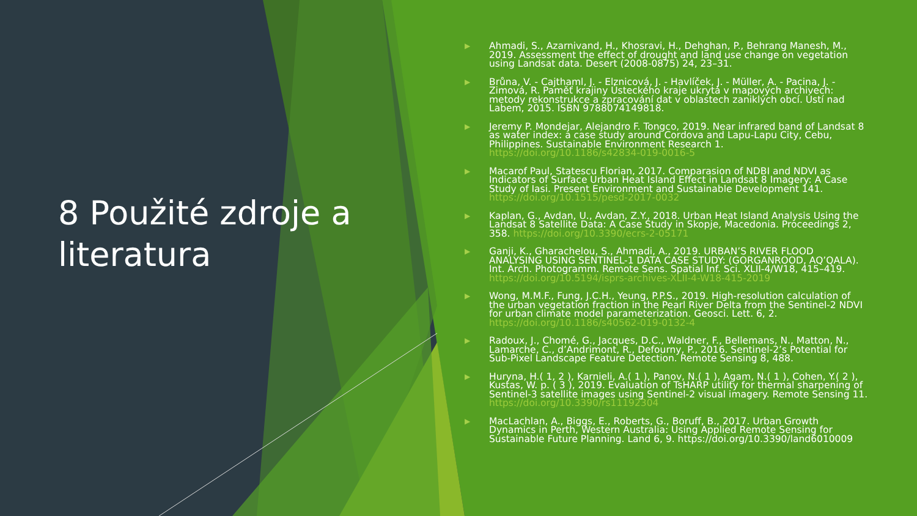8 Použité zdroje a literatura
▶ Ahmadi, S., Azarnivand, H., Khosravi, H., Dehghan, P., Behrang Manesh, M., 2019. Assessment the effect of drought and land use change on vegetation using Landsat data. Desert (2008-0875) 24, 23–31.
▶ Brůna, V. - Cajthaml, J. - Elznicová, J. - Havlíček, J. - Müller, A. - Pacina, J. - Zimová, R. Paměť krajiny Ústeckého kraje ukrytá v mapových archivech: metody rekonstrukce a zpracování dat v oblastech zaniklých obcí. Ústí nad Labem, 2015. ISBN 9788074149818.
▶ Jeremy P. Mondejar, Alejandro F. Tongco, 2019. Near infrared band of Landsat 8 as water index: a case study around Cordova and Lapu-Lapu City, Cebu, Philippines. Sustainable Environment Research 1. https://doi.org/10.1186/s42834-019-0016-5
▶ Macarof Paul, Statescu Florian, 2017. Comparasion of NDBI and NDVI as Indicators of Surface Urban Heat Island Effect in Landsat 8 Imagery: A Case Study of Iasi. Present Environment and Sustainable Development 141. https://doi.org/10.1515/pesd-2017-0032
▶ Kaplan, G., Avdan, U., Avdan, Z.Y., 2018. Urban Heat Island Analysis Using the Landsat 8 Satellite Data: A Case Study in Skopje, Macedonia. Proceedings 2, 358. https://doi.org/10.3390/ecrs-2-05171
▶ Ganji, K., Gharachelou, S., Ahmadi, A., 2019. URBAN’S RIVER FLOOD ANALYSING USING SENTINEL-1 DATA CASE STUDY: (GORGANROOD, AQ’QALA). Int. Arch. Photogramm. Remote Sens. Spatial Inf. Sci. XLII-4/W18, 415–419. https://doi.org/10.5194/isprs-archives-XLII-4-W18-415-2019
▶ Wong, M.M.F., Fung, J.C.H., Yeung, P.P.S., 2019. High-resolution calculation of the urban vegetation fraction in the Pearl River Delta from the Sentinel-2 NDVI for urban climate model parameterization. Geosci. Lett. 6, 2. https://doi.org/10.1186/s40562-019-0132-4
▶ Radoux, J., Chomé, G., Jacques, D.C., Waldner, F., Bellemans, N., Matton, N., Lamarche, C., d’Andrimont, R., Defourny, P., 2016. Sentinel-2’s Potential for Sub-Pixel Landscape Feature Detection. Remote Sensing 8, 488.
▶ Huryna, H.( 1, 2 ), Karnieli, A.( 1 ), Panov, N.( 1 ), Agam, N.( 1 ), Cohen, Y.( 2 ), Kustas, W. p. ( 3 ), 2019. Evaluation of TsHARP utility for thermal sharpening of Sentinel-3 satellite images using Sentinel-2 visual imagery. Remote Sensing 11. https://doi.org/10.3390/rs11192304
▶ MacLachlan, A., Biggs, E., Roberts, G., Boruff, B., 2017. Urban Growth Dynamics in Perth, Western Australia: Using Applied Remote Sensing for Sustainable Future Planning. Land 6, 9. https://doi.org/10.3390/land6010009